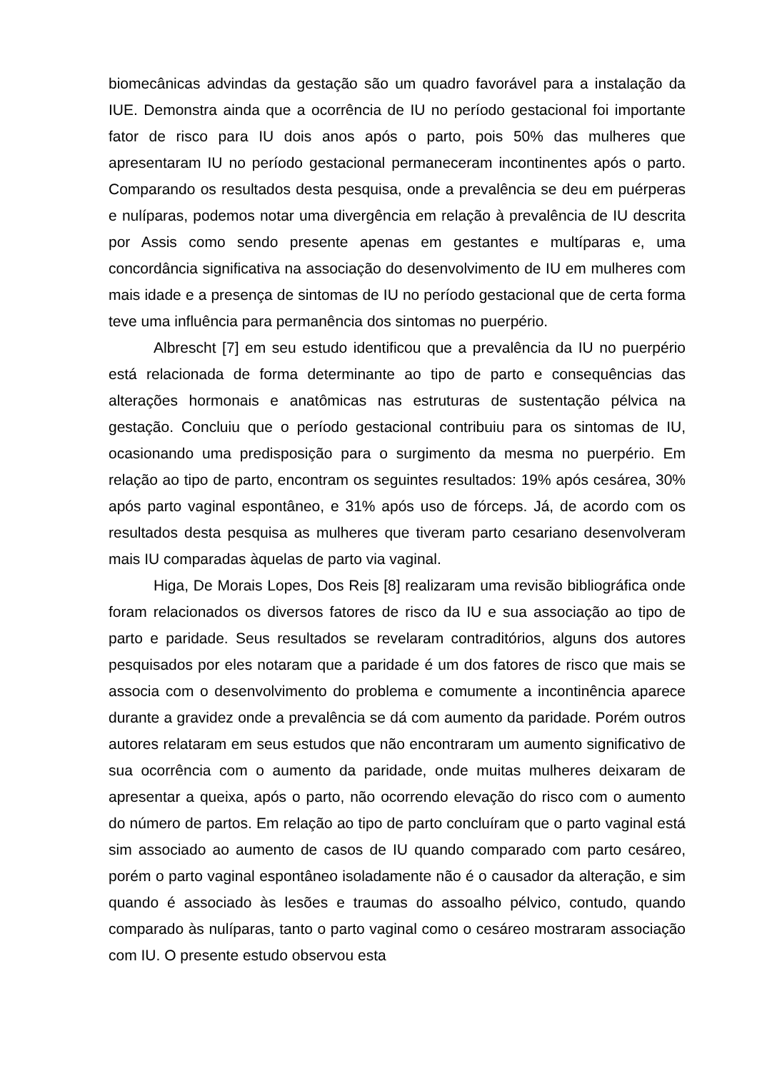biomecânicas advindas da gestação são um quadro favorável para a instalação da IUE. Demonstra ainda que a ocorrência de IU no período gestacional foi importante fator de risco para IU dois anos após o parto, pois 50% das mulheres que apresentaram IU no período gestacional permaneceram incontinentes após o parto. Comparando os resultados desta pesquisa, onde a prevalência se deu em puérperas e nulíparas, podemos notar uma divergência em relação à prevalência de IU descrita por Assis como sendo presente apenas em gestantes e multíparas e, uma concordância significativa na associação do desenvolvimento de IU em mulheres com mais idade e a presença de sintomas de IU no período gestacional que de certa forma teve uma influência para permanência dos sintomas no puerpério.
Albrescht [7] em seu estudo identificou que a prevalência da IU no puerpério está relacionada de forma determinante ao tipo de parto e consequências das alterações hormonais e anatômicas nas estruturas de sustentação pélvica na gestação. Concluiu que o período gestacional contribuiu para os sintomas de IU, ocasionando uma predisposição para o surgimento da mesma no puerpério. Em relação ao tipo de parto, encontram os seguintes resultados: 19% após cesárea, 30% após parto vaginal espontâneo, e 31% após uso de fórceps. Já, de acordo com os resultados desta pesquisa as mulheres que tiveram parto cesariano desenvolveram mais IU comparadas àquelas de parto via vaginal.
Higa, De Morais Lopes, Dos Reis [8] realizaram uma revisão bibliográfica onde foram relacionados os diversos fatores de risco da IU e sua associação ao tipo de parto e paridade. Seus resultados se revelaram contraditórios, alguns dos autores pesquisados por eles notaram que a paridade é um dos fatores de risco que mais se associa com o desenvolvimento do problema e comumente a incontinência aparece durante a gravidez onde a prevalência se dá com aumento da paridade. Porém outros autores relataram em seus estudos que não encontraram um aumento significativo de sua ocorrência com o aumento da paridade, onde muitas mulheres deixaram de apresentar a queixa, após o parto, não ocorrendo elevação do risco com o aumento do número de partos. Em relação ao tipo de parto concluíram que o parto vaginal está sim associado ao aumento de casos de IU quando comparado com parto cesáreo, porém o parto vaginal espontâneo isoladamente não é o causador da alteração, e sim quando é associado às lesões e traumas do assoalho pélvico, contudo, quando comparado às nulíparas, tanto o parto vaginal como o cesáreo mostraram associação com IU. O presente estudo observou esta